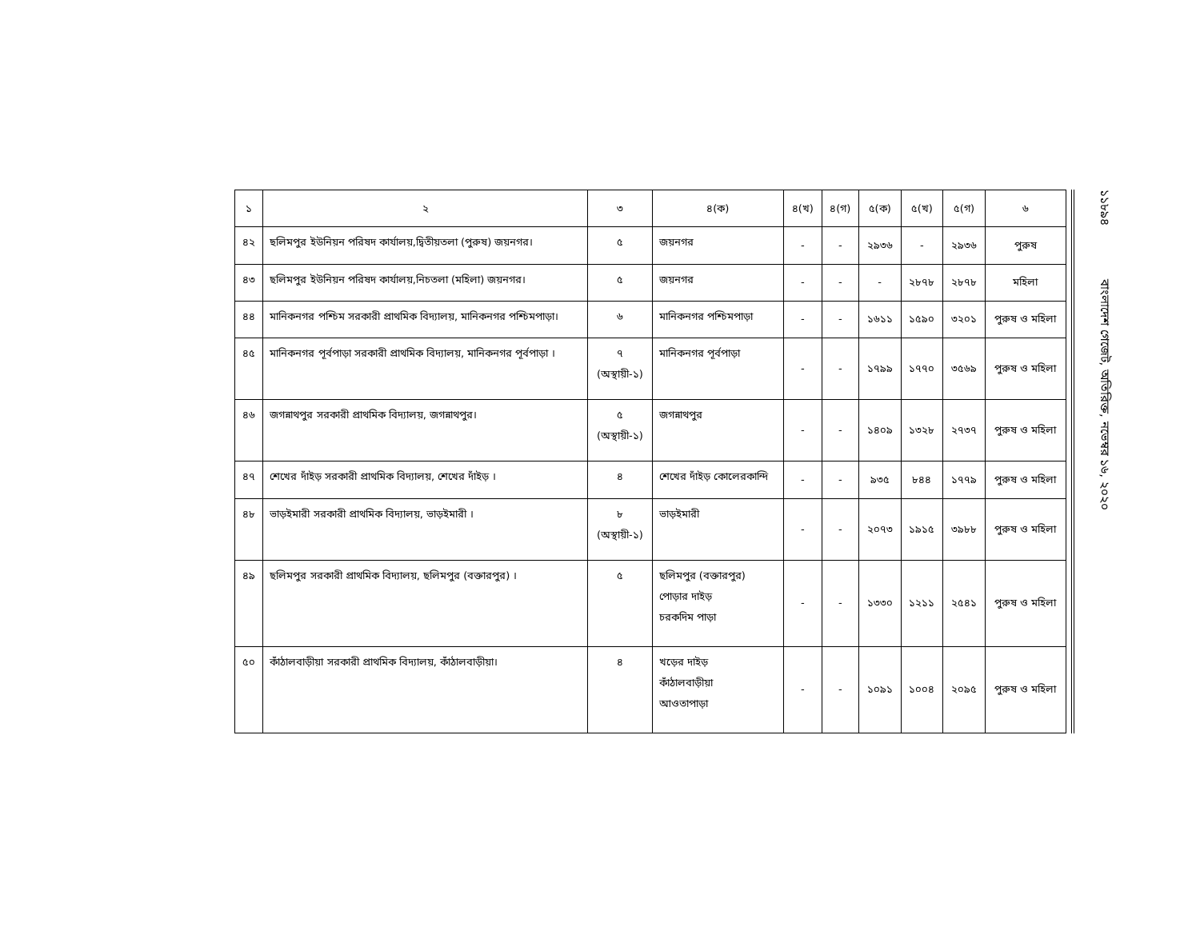| ১ | ২ | ৩ | ৪(ক) | ৪(খ) | ৪(গ) | ৫(ক) | ৫(খ) | ৫(গ) | ৬ |
| --- | --- | --- | --- | --- | --- | --- | --- | --- | --- |
| ৪২ | ছলিমপুর ইউনিয়ন পরিষদ কার্যালয়,দ্বিতীয়তলা (পুরুষ) জয়নগর। | ৫ | জয়নগর | - | - | ২৯৩৬ | - | ২৯৩৬ | পুরুষ |
| ৪৩ | ছলিমপুর ইউনিয়ন পরিষদ কার্যালয়,নিচতলা (মহিলা) জয়নগর। | ৫ | জয়নগর | - | - | - | ২৮৭৮ | ২৮৭৮ | মহিলা |
| ৪৪ | মানিকনগর পশ্চিম সরকারী প্রাথমিক বিদ্যালয়, মানিকনগর পশ্চিমপাড়া। | ৬ | মানিকনগর পশ্চিমপাড়া | - | - | ১৬১১ | ১৫৯০ | ৩২০১ | পুরুষ ও মহিলা |
| ৪৫ | মানিকনগর পূর্বপাড়া সরকারী প্রাথমিক বিদ্যালয়, মানিকনগর পূর্বপাড়া । | ৭ (অস্থায়ী-১) | মানিকনগর পূর্বপাড়া | - | - | ১৭৯৯ | ১৭৭০ | ৩৫৬৯ | পুরুষ ও মহিলা |
| ৪৬ | জগন্নাথপুর সরকারী প্রাথমিক বিদ্যালয়, জগন্নাথপুর। | ৫ (অস্থায়ী-১) | জগন্নাথপুর | - | - | ১৪০৯ | ১৩২৮ | ২৭৩৭ | পুরুষ ও মহিলা |
| ৪৭ | শেখের দাঁইড় সরকারী প্রাথমিক বিদ্যালয়, শেখের দাঁইড় । | ৪ | শেখের দাঁইড় কোলেরকান্দি | - | - | ৯৩৫ | ৮৪৪ | ১৭৭৯ | পুরুষ ও মহিলা |
| ৪৮ | ভাড়ইমারী সরকারী প্রাথমিক বিদ্যালয়, ভাড়ইমারী । | ৮ (অস্থায়ী-১) | ভাড়ইমারী | - | - | ২০৭৩ | ১৯১৫ | ৩৯৮৮ | পুরুষ ও মহিলা |
| ৪৯ | ছলিমপুর সরকারী প্রাথমিক বিদ্যালয়, ছলিমপুর (বক্তারপুর) । | ৫ | ছলিমপুর (বক্তারপুর) পোড়ার দাইড় চরকদিম পাড়া | - | - | ১৩৩০ | ১২১১ | ২৫৪১ | পুরুষ ও মহিলা |
| ৫০ | কাঁঠালবাড়ীয়া সরকারী প্রাথমিক বিদ্যালয়, কাঁঠালবাড়ীয়া। | ৪ | খড়ের দাইড় কাঁঠালবাড়ীয়া আওতাপাড়া | - | - | ১০৯১ | ১০০৪ | ২০৯৫ | পুরুষ ও মহিলা |
১১৮৯৪ বাংলাদেশ গেজেট, অতিরিক্ত, নভেম্বর ১৬, ২০২০